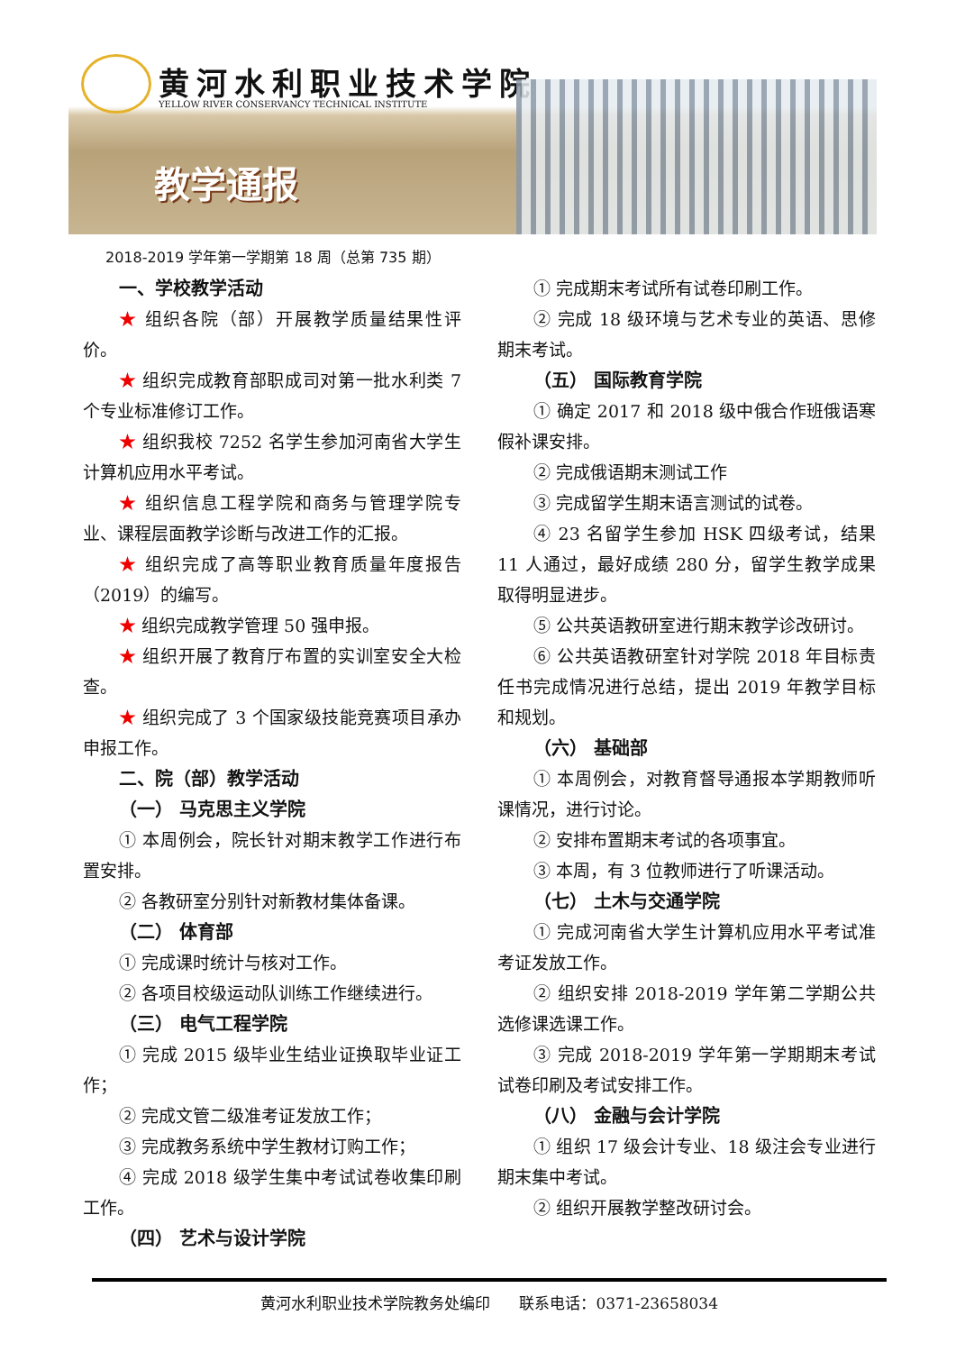黄河水利职业技术学院
YELLOW RIVER CONSERVANCY TECHNICAL INSTITUTE
教学通报
2018-2019 学年第一学期第 18 周（总第 735 期）
一、学校教学活动
★ 组织各院（部）开展教学质量结果性评价。
★ 组织完成教育部职成司对第一批水利类 7 个专业标准修订工作。
★ 组织我校 7252 名学生参加河南省大学生计算机应用水平考试。
★ 组织信息工程学院和商务与管理学院专业、课程层面教学诊断与改进工作的汇报。
★ 组织完成了高等职业教育质量年度报告（2019）的编写。
★ 组织完成教学管理 50 强申报。
★ 组织开展了教育厅布置的实训室安全大检查。
★ 组织完成了 3 个国家级技能竞赛项目承办申报工作。
二、院（部）教学活动
（一） 马克思主义学院
① 本周例会，院长针对期末教学工作进行布置安排。
② 各教研室分别针对新教材集体备课。
（二） 体育部
① 完成课时统计与核对工作。
② 各项目校级运动队训练工作继续进行。
（三） 电气工程学院
① 完成 2015 级毕业生结业证换取毕业证工作；
② 完成文管二级准考证发放工作；
③ 完成教务系统中学生教材订购工作；
④ 完成 2018 级学生集中考试试卷收集印刷工作。
（四） 艺术与设计学院
① 完成期末考试所有试卷印刷工作。
② 完成 18 级环境与艺术专业的英语、思修期末考试。
（五） 国际教育学院
① 确定 2017 和 2018 级中俄合作班俄语寒假补课安排。
② 完成俄语期末测试工作
③ 完成留学生期末语言测试的试卷。
④ 23 名留学生参加 HSK 四级考试，结果 11 人通过，最好成绩 280 分，留学生教学成果取得明显进步。
⑤ 公共英语教研室进行期末教学诊改研讨。
⑥ 公共英语教研室针对学院 2018 年目标责任书完成情况进行总结，提出 2019 年教学目标和规划。
（六） 基础部
① 本周例会，对教育督导通报本学期教师听课情况，进行讨论。
② 安排布置期末考试的各项事宜。
③ 本周，有 3 位教师进行了听课活动。
（七） 土木与交通学院
① 完成河南省大学生计算机应用水平考试准考证发放工作。
② 组织安排 2018-2019 学年第二学期公共选修课选课工作。
③ 完成 2018-2019 学年第一学期期末考试试卷印刷及考试安排工作。
（八） 金融与会计学院
① 组织 17 级会计专业、18 级注会专业进行期末集中考试。
② 组织开展教学整改研讨会。
黄河水利职业技术学院教务处编印 联系电话：0371-23658034